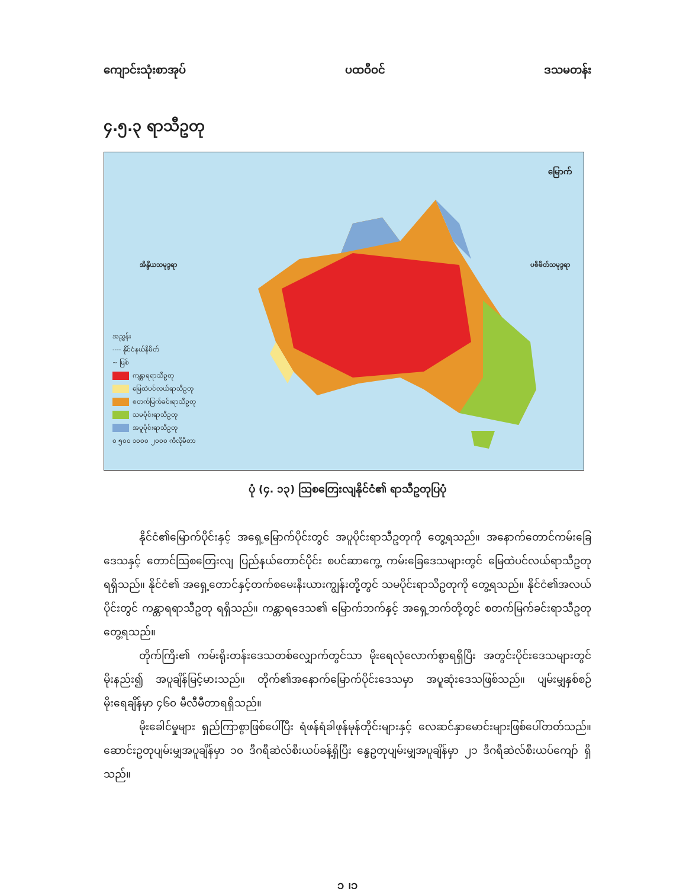ကျောင်းသုံးစာအုပ် ပထဝီဝင် ဒသမတန်း
၄.၅.၃ ရာသီဥတု
မြောက်
အိန္ဒိယသမုဒ္ဒရာ ပစိဖိတ်သမုဒ္ဒရာ
အညွှန်း
---- နိုင်ငံနယ်နိမိတ်
~ မြစ်
ကန္တာရရာသီဥတု
မြေထဲပင်လယ်ရာသီဥတု
စတက်မြက်ခင်းရာသီဥတု
သမပိုင်းရာသီဥတု
အပူပိုင်းရာသီဥတု
၀ ၅၀၀ ၁၀၀၀ ၂၀၀၀ ကီလိုမီတာ
ပုံ (၄. ၁၃) ဩစတြေးလျနိုင်ငံ၏ ရာသီဥတုပြပုံ
နိုင်ငံ၏မြောက်ပိုင်းနှင့် အရှေ့မြောက်ပိုင်းတွင် အပူပိုင်းရာသီဥတုကို တွေ့ရသည်။ အနောက်တောင်ကမ်းခြေဒေသနှင့် တောင်ဩစတြေးလျ ပြည်နယ်တောင်ပိုင်း စပင်ဆာကွေ့ ကမ်းခြေဒေသများတွင် မြေထဲပင်လယ်ရာသီဥတု ရရှိသည်။ နိုင်ငံ၏ အရှေ့တောင်နှင့်တက်စမေးနီးယားကျွန်းတို့တွင် သမပိုင်းရာသီဥတုကို တွေ့ရသည်။ နိုင်ငံ၏အလယ်ပိုင်းတွင် ကန္တာရရာသီဥတု ရရှိသည်။ ကန္တာရဒေသ၏ မြောက်ဘက်နှင့် အရှေ့ဘက်တို့တွင် စတက်မြက်ခင်းရာသီဥတု တွေ့ရသည်။
တိုက်ကြီး၏ ကမ်းရိုးတန်းဒေသတစ်လျှောက်တွင်သာ မိုးရေလုံလောက်စွာရရှိပြီး အတွင်းပိုင်းဒေသများတွင် မိုးနည်း၍ အပူချိန်မြင့်မားသည်။ တိုက်၏အနောက်မြောက်ပိုင်းဒေသမှာ အပူဆုံးဒေသဖြစ်သည်။ ပျမ်းမျှနှစ်စဉ်မိုးရေချိန်မှာ ၄၆၀ မီလီမီတာရရှိသည်။
မိုးခေါင်မှုများ ရှည်ကြာစွာဖြစ်ပေါ်ပြီး ရံဖန်ရံခါဖုန်မုန်တိုင်းများနှင့် လေဆင်နှာမောင်းများဖြစ်ပေါ်တတ်သည်။ ဆောင်းဥတုပျမ်းမျှအပူချိန်မှာ ၁၀ ဒီဂရီဆဲလ်စီးယပ်ခန့်ရှိပြီး နွေဥတုပျမ်းမျှအပူချိန်မှာ ၂၁ ဒီဂရီဆဲလ်စီးယပ်ကျော် ရှိသည်။
၁၂၁